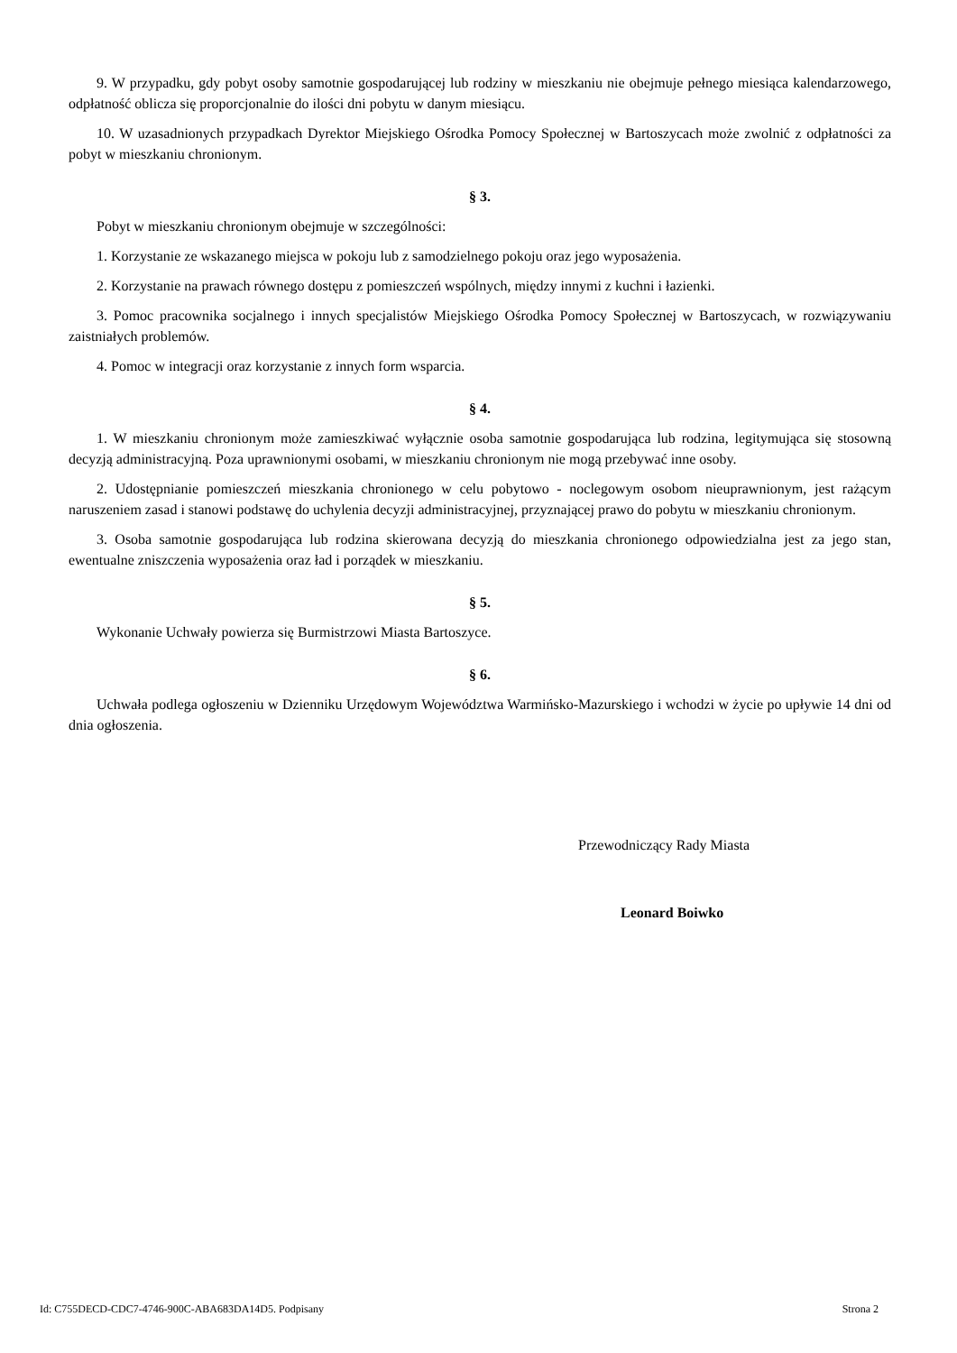9. W przypadku, gdy pobyt osoby samotnie gospodarującej lub rodziny w mieszkaniu nie obejmuje pełnego miesiąca kalendarzowego, odpłatność oblicza się proporcjonalnie do ilości dni pobytu w danym miesiącu.
10. W uzasadnionych przypadkach Dyrektor Miejskiego Ośrodka Pomocy Społecznej w Bartoszycach może zwolnić z odpłatności za pobyt w mieszkaniu chronionym.
§ 3.
Pobyt w mieszkaniu chronionym obejmuje w szczególności:
1. Korzystanie ze wskazanego miejsca w pokoju lub z samodzielnego pokoju oraz jego wyposażenia.
2. Korzystanie na prawach równego dostępu z pomieszczeń wspólnych, między innymi z kuchni i łazienki.
3. Pomoc pracownika socjalnego i innych specjalistów Miejskiego Ośrodka Pomocy Społecznej w Bartoszycach, w rozwiązywaniu zaistniałych problemów.
4. Pomoc w integracji oraz korzystanie z innych form wsparcia.
§ 4.
1. W mieszkaniu chronionym może zamieszkiwać wyłącznie osoba samotnie gospodarująca lub rodzina, legitymująca się stosowną decyzją administracyjną. Poza uprawnionymi osobami, w mieszkaniu chronionym nie mogą przebywać inne osoby.
2. Udostępnianie pomieszczeń mieszkania chronionego w celu pobytowo - noclegowym osobom nieuprawnionym, jest rażącym naruszeniem zasad i stanowi podstawę do uchylenia decyzji administracyjnej, przyznającej prawo do pobytu w mieszkaniu chronionym.
3. Osoba samotnie gospodarująca lub rodzina skierowana decyzją do mieszkania chronionego odpowiedzialna jest za jego stan, ewentualne zniszczenia wyposażenia oraz ład i porządek w mieszkaniu.
§ 5.
Wykonanie Uchwały powierza się Burmistrzowi Miasta Bartoszyce.
§ 6.
Uchwała podlega ogłoszeniu w Dzienniku Urzędowym Województwa Warmińsko-Mazurskiego i wchodzi w życie po upływie 14 dni od dnia ogłoszenia.
Przewodniczący Rady Miasta
Leonard Boiwko
Id: C755DECD-CDC7-4746-900C-ABA683DA14D5. Podpisany Strona 2